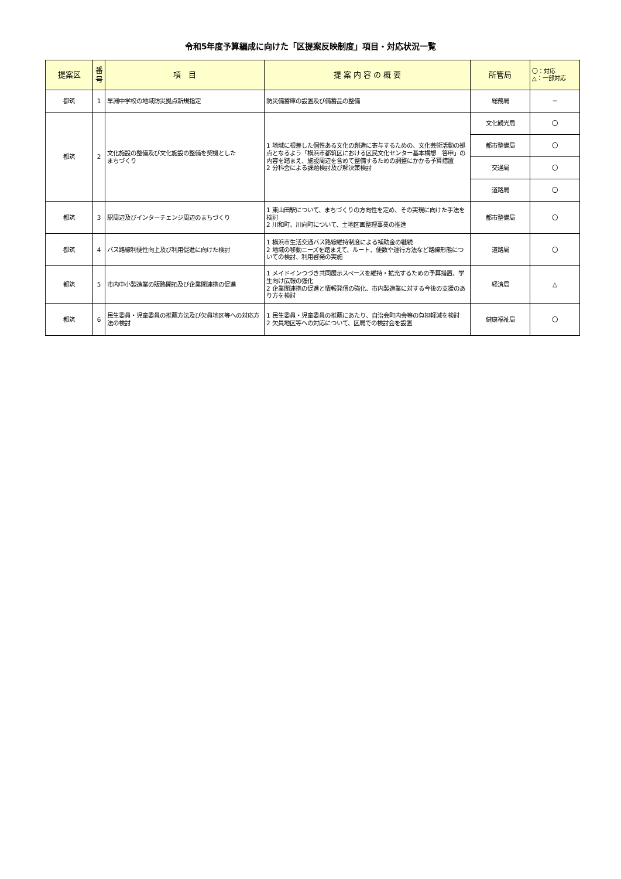令和5年度予算編成に向けた「区提案反映制度」項目・対応状況一覧
| 提案区 | 番 号 | 項 目 | 提 案 内 容 の 概 要 | 所管局 | 〇：対応 △：一部対応 |
| --- | --- | --- | --- | --- | --- |
| 都筑 | 1 | 早淵中学校の地域防災拠点新規指定 | 防災備蓄庫の設置及び備蓄品の整備 | 総務局 | － |
| 都筑 | 2 | 文化施設の整備及び文化施設の整備を契機とした まちづくり | 1 地域に根差した個性ある文化の創造に寄与するための、文化芸術活動の拠点となるよう「横浜市都筑区における区民文化センター基本構想 答申」の内容を踏まえ、施設周辺を含めて整備するための調整にかかる予算措置 2 分科会による課題検討及び解決策検討 | 文化観光局 | 〇 |
| | | | | 都市整備局 | 〇 |
| | | | | 交通局 | 〇 |
| | | | | 道路局 | 〇 |
| 都筑 | 3 | 駅周辺及びインターチェンジ周辺のまちづくり | 1 東山田駅について、まちづくりの方向性を定め、その実現に向けた手法を検討 2 川和町、川向町について、土地区画整理事業の推進 | 都市整備局 | 〇 |
| 都筑 | 4 | バス路線利便性向上及び利用促進に向けた検討 | 1 横浜市生活交通バス路線維持制度による補助金の継続 2 地域の移動ニーズを踏まえて、ルート、便数や運行方法など路線形態についての検討、利用啓発の実施 | 道路局 | 〇 |
| 都筑 | 5 | 市内中小製造業の販路開拓及び企業間連携の促進 | 1 メイドインつづき共同展示スペースを維持・拡充するための予算措置、学生向け広報の強化 2 企業間連携の促進と情報発信の強化、市内製造業に対する今後の支援のあり方を検討 | 経済局 | △ |
| 都筑 | 6 | 民生委員・児童委員の推薦方法及び欠員地区等への対応方法の検討 | 1 民生委員・児童委員の推薦にあたり、自治会町内会等の負担軽減を検討 2 欠員地区等への対応について、区局での検討会を設置 | 健康福祉局 | 〇 |